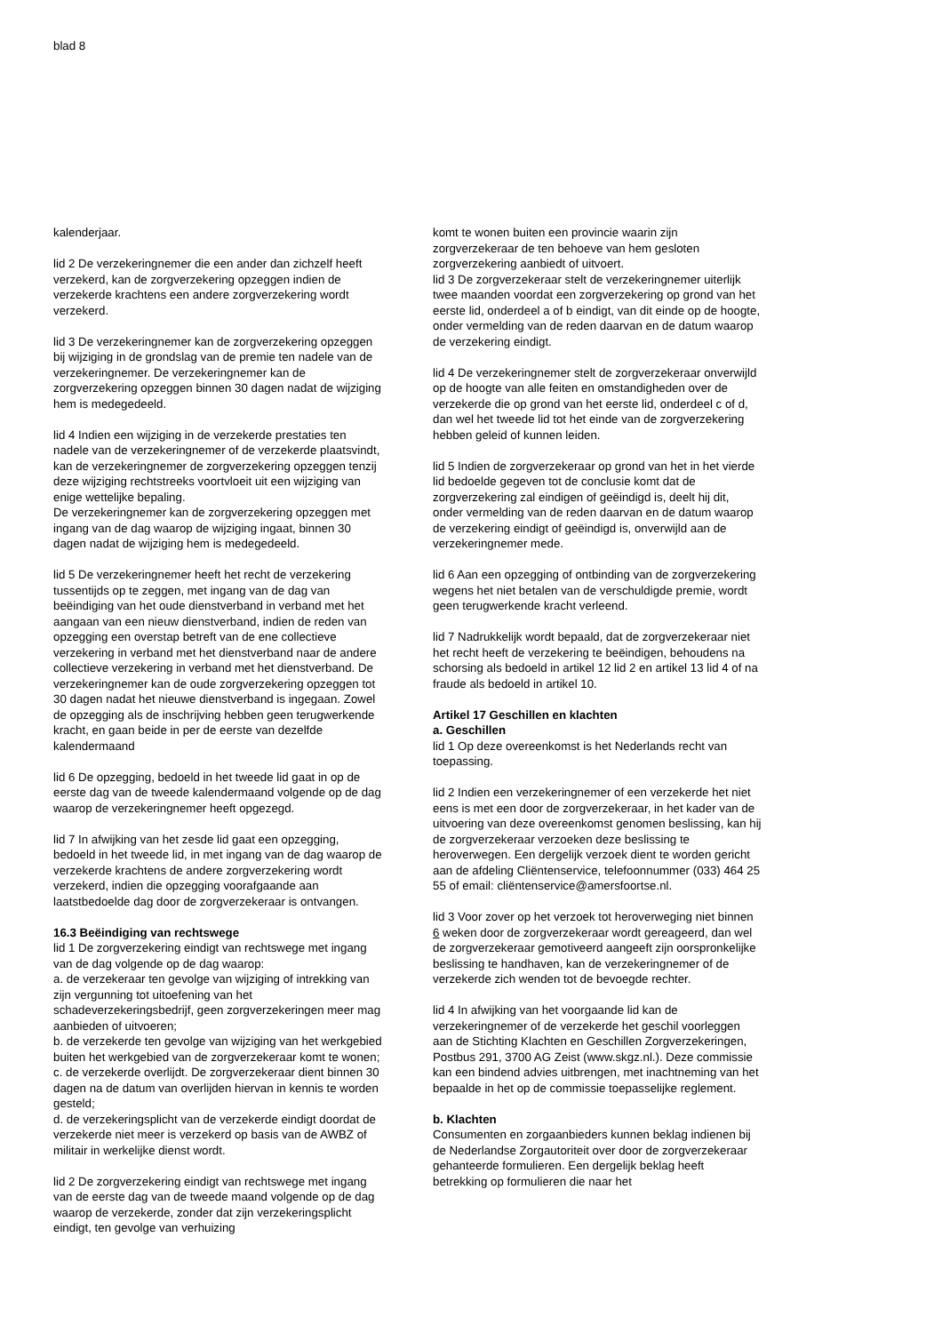blad 8
kalenderjaar.
lid 2 De verzekeringnemer die een ander dan zichzelf heeft verzekerd, kan de zorgverzekering opzeggen indien de verzekerde krachtens een andere zorgverzekering wordt verzekerd.
lid 3 De verzekeringnemer kan de zorgverzekering opzeggen bij wijziging in de grondslag van de premie ten nadele van de verzekeringnemer. De verzekeringnemer kan de zorgverzekering opzeggen binnen 30 dagen nadat de wijziging hem is medegedeeld.
lid 4 Indien een wijziging in de verzekerde prestaties ten nadele van de verzekeringnemer of de verzekerde plaatsvindt, kan de verzekeringnemer de zorgverzekering opzeggen tenzij deze wijziging rechtstreeks voortvloeit uit een wijziging van enige wettelijke bepaling.
De verzekeringnemer kan de zorgverzekering opzeggen met ingang van de dag waarop de wijziging ingaat, binnen 30 dagen nadat de wijziging hem is medegedeeld.
lid 5 De verzekeringnemer heeft het recht de verzekering tussentijds op te zeggen, met ingang van de dag van beëindiging van het oude dienstverband in verband met het aangaan van een nieuw dienstverband, indien de reden van opzegging een overstap betreft van de ene collectieve verzekering in verband met het dienstverband naar de andere collectieve verzekering in verband met het dienstverband. De verzekeringnemer kan de oude zorgverzekering opzeggen tot 30 dagen nadat het nieuwe dienstverband is ingegaan. Zowel de opzegging als de inschrijving hebben geen terugwerkende kracht, en gaan beide in per de eerste van dezelfde kalendermaand
lid 6 De opzegging, bedoeld in het tweede lid gaat in op de eerste dag van de tweede kalendermaand volgende op de dag waarop de verzekeringnemer heeft opgezegd.
lid 7 In afwijking van het zesde lid gaat een opzegging, bedoeld in het tweede lid, in met ingang van de dag waarop de verzekerde krachtens de andere zorgverzekering wordt verzekerd, indien die opzegging voorafgaande aan laatstbedoelde dag door de zorgverzekeraar is ontvangen.
16.3 Beëindiging van rechtswege
lid 1 De zorgverzekering eindigt van rechtswege met ingang van de dag volgende op de dag waarop:
a. de verzekeraar ten gevolge van wijziging of intrekking van zijn vergunning tot uitoefening van het schadeverzekeringsbedrijf, geen zorgverzekeringen meer mag aanbieden of uitvoeren;
b. de verzekerde ten gevolge van wijziging van het werkgebied buiten het werkgebied van de zorgverzekeraar komt te wonen;
c. de verzekerde overlijdt. De zorgverzekeraar dient binnen 30 dagen na de datum van overlijden hiervan in kennis te worden gesteld;
d. de verzekeringsplicht van de verzekerde eindigt doordat de verzekerde niet meer is verzekerd op basis van de AWBZ of militair in werkelijke dienst wordt.
lid 2 De zorgverzekering eindigt van rechtswege met ingang van de eerste dag van de tweede maand volgende op de dag waarop de verzekerde, zonder dat zijn verzekeringsplicht eindigt, ten gevolge van verhuizing
komt te wonen buiten een provincie waarin zijn zorgverzekeraar de ten behoeve van hem gesloten zorgverzekering aanbiedt of uitvoert.
lid 3 De zorgverzekeraar stelt de verzekeringnemer uiterlijk twee maanden voordat een zorgverzekering op grond van het eerste lid, onderdeel a of b eindigt, van dit einde op de hoogte, onder vermelding van de reden daarvan en de datum waarop de verzekering eindigt.
lid 4 De verzekeringnemer stelt de zorgverzekeraar onverwijld op de hoogte van alle feiten en omstandigheden over de verzekerde die op grond van het eerste lid, onderdeel c of d, dan wel het tweede lid tot het einde van de zorgverzekering hebben geleid of kunnen leiden.
lid 5 Indien de zorgverzekeraar op grond van het in het vierde lid bedoelde gegeven tot de conclusie komt dat de zorgverzekering zal eindigen of geëindigd is, deelt hij dit, onder vermelding van de reden daarvan en de datum waarop de verzekering eindigt of geëindigd is, onverwijld aan de verzekeringnemer mede.
lid 6 Aan een opzegging of ontbinding van de zorgverzekering wegens het niet betalen van de verschuldigde premie, wordt geen terugwerkende kracht verleend.
lid 7 Nadrukkelijk wordt bepaald, dat de zorgverzekeraar niet het recht heeft de verzekering te beëindigen, behoudens na schorsing als bedoeld in artikel 12 lid 2 en artikel 13 lid 4 of na fraude als bedoeld in artikel 10.
Artikel 17 Geschillen en klachten
a. Geschillen
lid 1 Op deze overeenkomst is het Nederlands recht van toepassing.
lid 2 Indien een verzekeringnemer of een verzekerde het niet eens is met een door de zorgverzekeraar, in het kader van de uitvoering van deze overeenkomst genomen beslissing, kan hij de zorgverzekeraar verzoeken deze beslissing te heroverwegen. Een dergelijk verzoek dient te worden gericht aan de afdeling Cliëntenservice, telefoonnummer (033) 464 25 55 of email: cliëntenservice@amersfoortse.nl.
lid 3 Voor zover op het verzoek tot heroverweging niet binnen 6 weken door de zorgverzekeraar wordt gereageerd, dan wel de zorgverzekeraar gemotiveerd aangeeft zijn oorspronkelijke beslissing te handhaven, kan de verzekeringnemer of de verzekerde zich wenden tot de bevoegde rechter.
lid 4 In afwijking van het voorgaande lid kan de verzekeringnemer of de verzekerde het geschil voorleggen aan de Stichting Klachten en Geschillen Zorgverzekeringen, Postbus 291, 3700 AG Zeist (www.skgz.nl.). Deze commissie kan een bindend advies uitbrengen, met inachtneming van het bepaalde in het op de commissie toepasselijke reglement.
b. Klachten
Consumenten en zorgaanbieders kunnen beklag indienen bij de Nederlandse Zorgautoriteit over door de zorgverzekeraar gehanteerde formulieren. Een dergelijk beklag heeft betrekking op formulieren die naar het